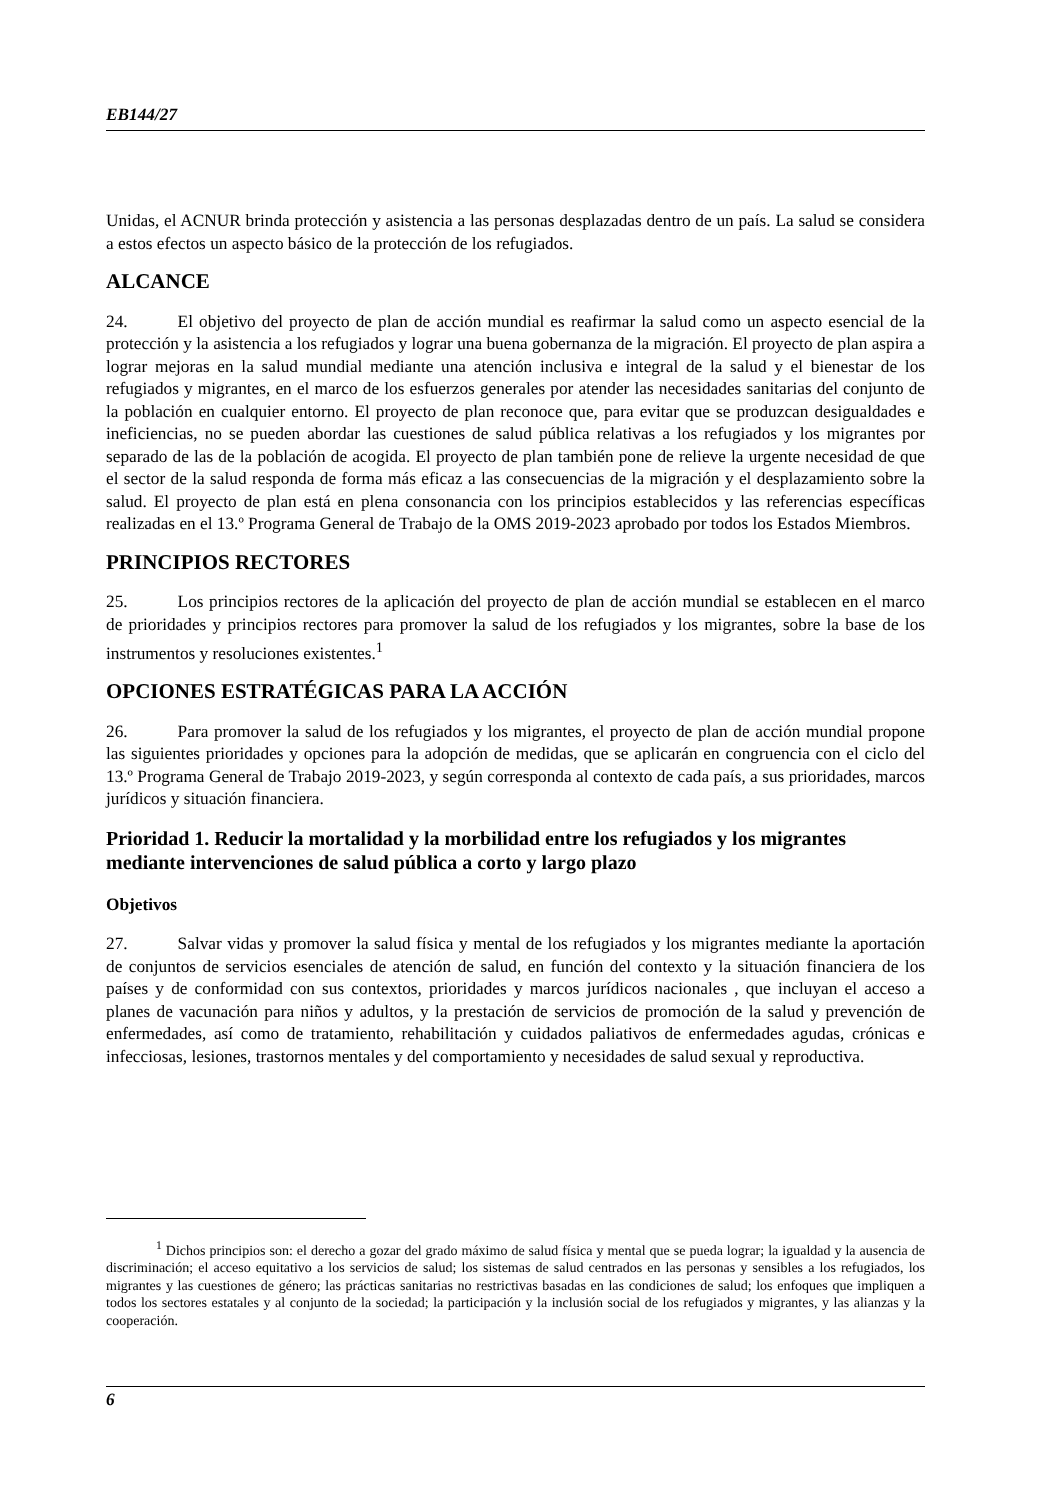EB144/27
Unidas, el ACNUR brinda protección y asistencia a las personas desplazadas dentro de un país. La salud se considera a estos efectos un aspecto básico de la protección de los refugiados.
ALCANCE
24. El objetivo del proyecto de plan de acción mundial es reafirmar la salud como un aspecto esencial de la protección y la asistencia a los refugiados y lograr una buena gobernanza de la migración. El proyecto de plan aspira a lograr mejoras en la salud mundial mediante una atención inclusiva e integral de la salud y el bienestar de los refugiados y migrantes, en el marco de los esfuerzos generales por atender las necesidades sanitarias del conjunto de la población en cualquier entorno. El proyecto de plan reconoce que, para evitar que se produzcan desigualdades e ineficiencias, no se pueden abordar las cuestiones de salud pública relativas a los refugiados y los migrantes por separado de las de la población de acogida. El proyecto de plan también pone de relieve la urgente necesidad de que el sector de la salud responda de forma más eficaz a las consecuencias de la migración y el desplazamiento sobre la salud. El proyecto de plan está en plena consonancia con los principios establecidos y las referencias específicas realizadas en el 13.º Programa General de Trabajo de la OMS 2019-2023 aprobado por todos los Estados Miembros.
PRINCIPIOS RECTORES
25. Los principios rectores de la aplicación del proyecto de plan de acción mundial se establecen en el marco de prioridades y principios rectores para promover la salud de los refugiados y los migrantes, sobre la base de los instrumentos y resoluciones existentes.<sup>1</sup>
OPCIONES ESTRATÉGICAS PARA LA ACCIÓN
26. Para promover la salud de los refugiados y los migrantes, el proyecto de plan de acción mundial propone las siguientes prioridades y opciones para la adopción de medidas, que se aplicarán en congruencia con el ciclo del 13.º Programa General de Trabajo 2019-2023, y según corresponda al contexto de cada país, a sus prioridades, marcos jurídicos y situación financiera.
Prioridad 1. Reducir la mortalidad y la morbilidad entre los refugiados y los migrantes mediante intervenciones de salud pública a corto y largo plazo
Objetivos
27. Salvar vidas y promover la salud física y mental de los refugiados y los migrantes mediante la aportación de conjuntos de servicios esenciales de atención de salud, en función del contexto y la situación financiera de los países y de conformidad con sus contextos, prioridades y marcos jurídicos nacionales , que incluyan el acceso a planes de vacunación para niños y adultos, y la prestación de servicios de promoción de la salud y prevención de enfermedades, así como de tratamiento, rehabilitación y cuidados paliativos de enfermedades agudas, crónicas e infecciosas, lesiones, trastornos mentales y del comportamiento y necesidades de salud sexual y reproductiva.
<sup>1</sup> Dichos principios son: el derecho a gozar del grado máximo de salud física y mental que se pueda lograr; la igualdad y la ausencia de discriminación; el acceso equitativo a los servicios de salud; los sistemas de salud centrados en las personas y sensibles a los refugiados, los migrantes y las cuestiones de género; las prácticas sanitarias no restrictivas basadas en las condiciones de salud; los enfoques que impliquen a todos los sectores estatales y al conjunto de la sociedad; la participación y la inclusión social de los refugiados y migrantes, y las alianzas y la cooperación.
6